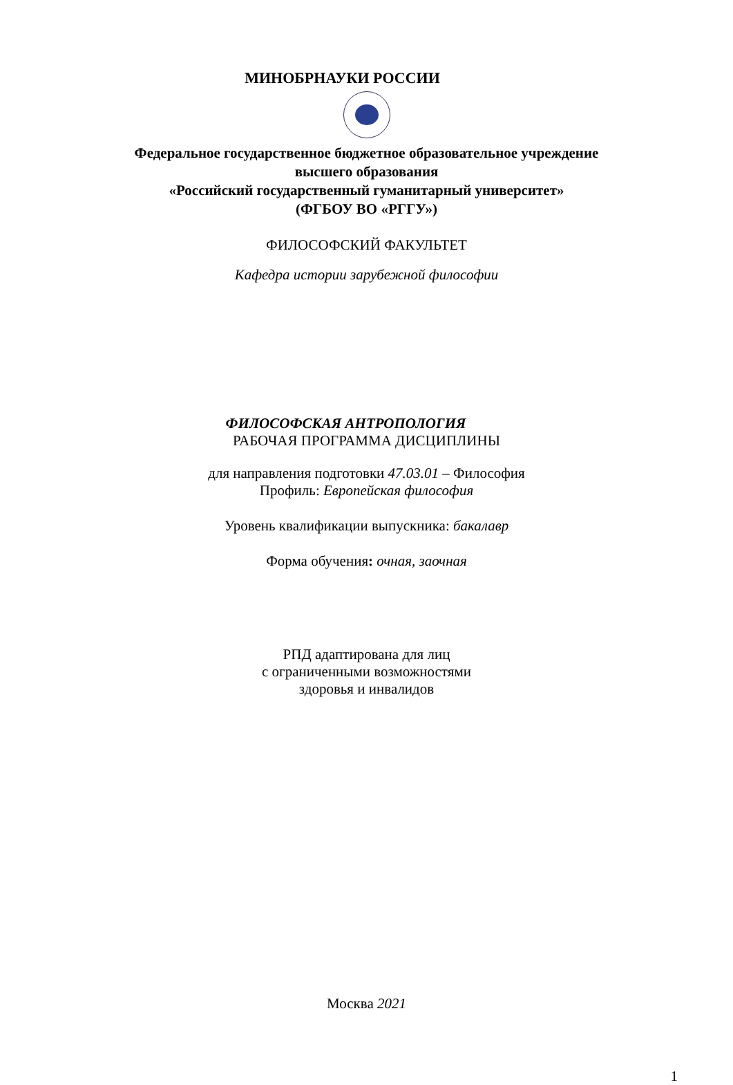МИНОБРНАУКИ РОССИИ
Федеральное государственное бюджетное образовательное учреждение
высшего образования
«Российский государственный гуманитарный университет»
(ФГБОУ ВО «РГГУ»)
ФИЛОСОФСКИЙ ФАКУЛЬТЕТ
Кафедра истории зарубежной философии
ФИЛОСОФСКАЯ АНТРОПОЛОГИЯ
РАБОЧАЯ ПРОГРАММА ДИСЦИПЛИНЫ
для направления подготовки 47.03.01 – Философия
Профиль: Европейская философия
Уровень квалификации выпускника: бакалавр
Форма обучения: очная, заочная
РПД адаптирована для лиц
с ограниченными возможностями
здоровья и инвалидов
Москва 2021
1